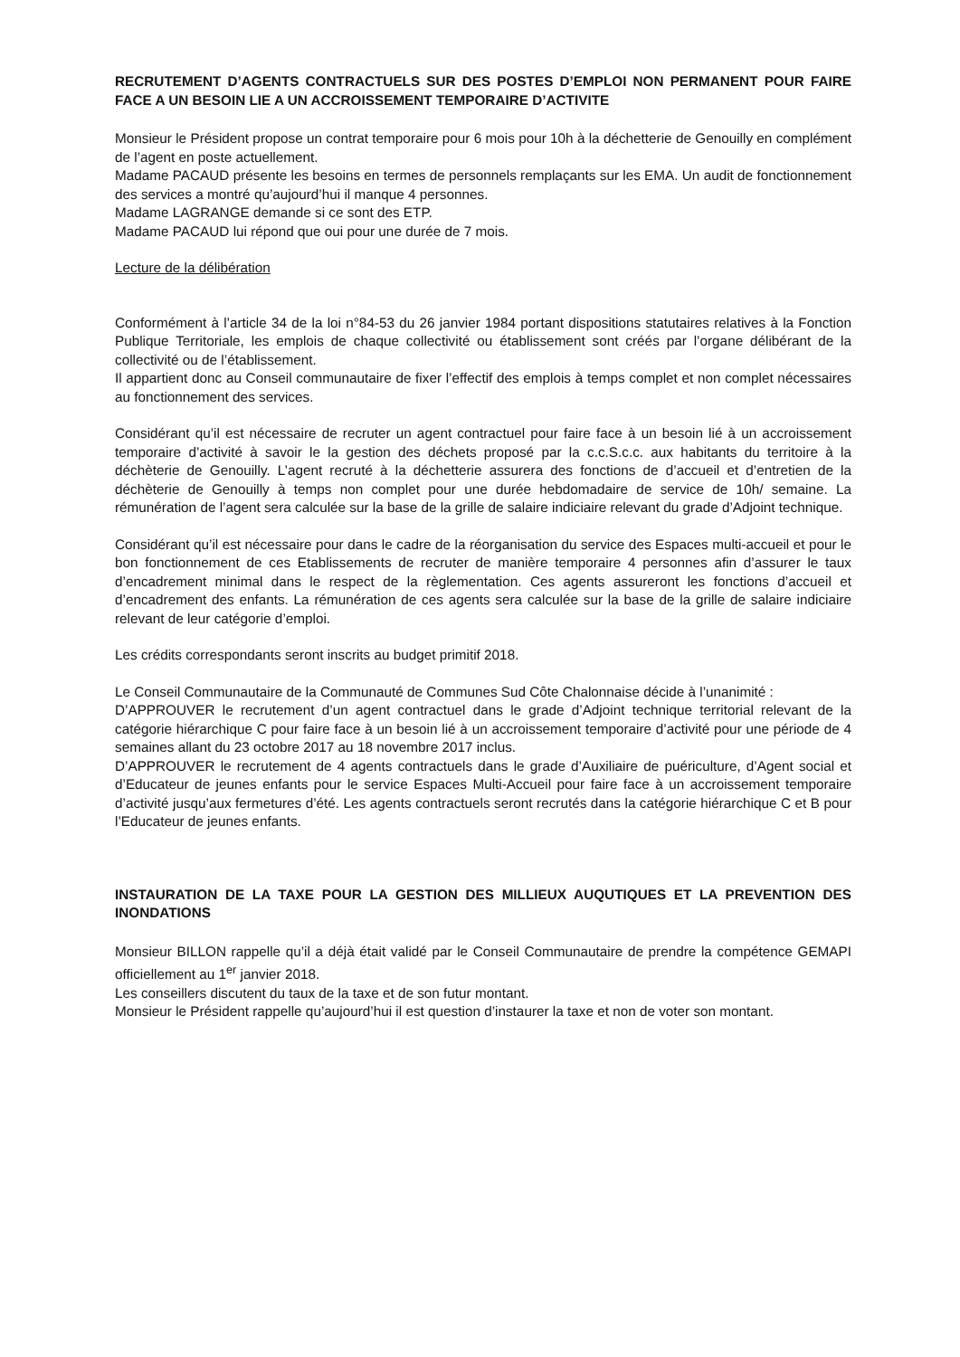RECRUTEMENT D’AGENTS CONTRACTUELS SUR DES POSTES D’EMPLOI NON PERMANENT POUR FAIRE FACE A UN BESOIN LIE A UN ACCROISSEMENT TEMPORAIRE D’ACTIVITE
Monsieur le Président propose un contrat temporaire pour 6 mois pour 10h à la déchetterie de Genouilly en complément de l’agent en poste actuellement.
Madame PACAUD présente les besoins en termes de personnels remplaçants sur les EMA. Un audit de fonctionnement des services a montré qu’aujourd’hui il manque 4 personnes.
Madame LAGRANGE demande si ce sont des ETP.
Madame PACAUD lui répond que oui pour une durée de 7 mois.
Lecture de la délibération
Conformément à l’article 34 de la loi n°84-53 du 26 janvier 1984 portant dispositions statutaires relatives à la Fonction Publique Territoriale, les emplois de chaque collectivité ou établissement sont créés par l’organe délibérant de la collectivité ou de l’établissement.
Il appartient donc au Conseil communautaire de fixer l’effectif des emplois à temps complet et non complet nécessaires au fonctionnement des services.
Considérant qu’il est nécessaire de recruter un agent contractuel pour faire face à un besoin lié à un accroissement temporaire d’activité à savoir le la gestion des déchets proposé par la c.c.S.c.c. aux habitants du territoire à la déchèterie de Genouilly. L’agent recruté à la déchetterie assurera des fonctions de d’accueil et d’entretien de la déchèterie de Genouilly à temps non complet pour une durée hebdomadaire de service de 10h/ semaine. La rémunération de l’agent sera calculée sur la base de la grille de salaire indiciaire relevant du grade d’Adjoint technique.
Considérant qu’il est nécessaire pour dans le cadre de la réorganisation du service des Espaces multi-accueil et pour le bon fonctionnement de ces Etablissements de recruter de manière temporaire 4 personnes afin d’assurer le taux d’encadrement minimal dans le respect de la règlementation. Ces agents assureront les fonctions d’accueil et d’encadrement des enfants. La rémunération de ces agents sera calculée sur la base de la grille de salaire indiciaire relevant de leur catégorie d’emploi.
Les crédits correspondants seront inscrits au budget primitif 2018.
Le Conseil Communautaire de la Communauté de Communes Sud Côte Chalonnaise décide à l’unanimité :
D’APPROUVER le recrutement d’un agent contractuel dans le grade d’Adjoint technique territorial relevant de la catégorie hiérarchique C pour faire face à un besoin lié à un accroissement temporaire d’activité pour une période de 4 semaines allant du 23 octobre 2017 au 18 novembre 2017 inclus.
D’APPROUVER le recrutement de 4 agents contractuels dans le grade d’Auxiliaire de puériculture, d’Agent social et d’Educateur de jeunes enfants pour le service Espaces Multi-Accueil pour faire face à un accroissement temporaire d’activité jusqu’aux fermetures d’été. Les agents contractuels seront recrutés dans la catégorie hiérarchique C et B pour l’Educateur de jeunes enfants.
INSTAURATION DE LA TAXE POUR LA GESTION DES MILLIEUX AUQUTIQUES ET LA PREVENTION DES INONDATIONS
Monsieur BILLON rappelle qu’il a déjà était validé par le Conseil Communautaire de prendre la compétence GEMAPI officiellement au 1<sup>er</sup> janvier 2018.
Les conseillers discutent du taux de la taxe et de son futur montant.
Monsieur le Président rappelle qu’aujourd’hui il est question d’instaurer la taxe et non de voter son montant.